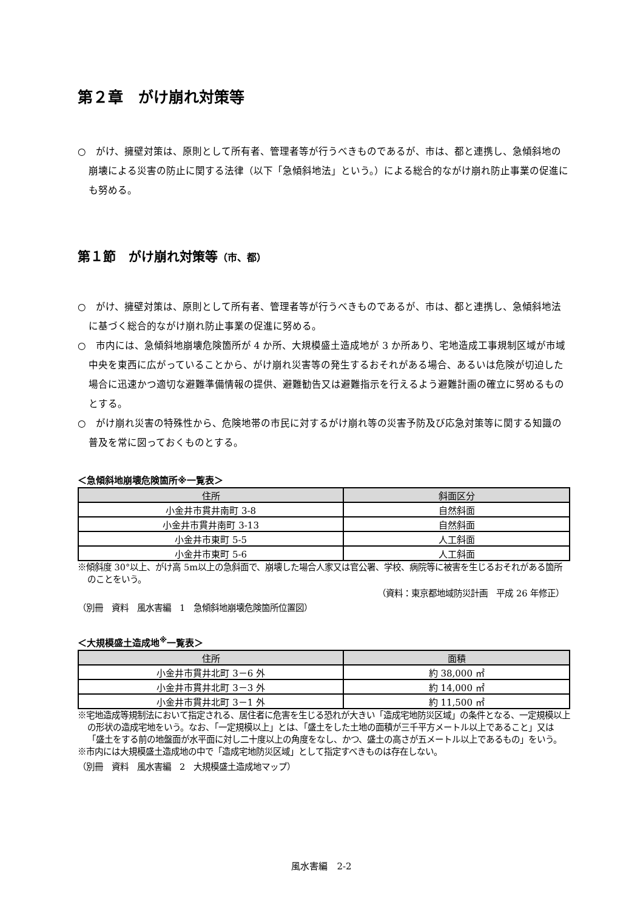第２章　がけ崩れ対策等
○　がけ、擁壁対策は、原則として所有者、管理者等が行うべきものであるが、市は、都と連携し、急傾斜地の崩壊による災害の防止に関する法律（以下「急傾斜地法」という。）による総合的ながけ崩れ防止事業の促進にも努める。
第１節　がけ崩れ対策等（市、都）
○　がけ、擁壁対策は、原則として所有者、管理者等が行うべきものであるが、市は、都と連携し、急傾斜地法に基づく総合的ながけ崩れ防止事業の促進に努める。
○　市内には、急傾斜地崩壊危険箇所が 4 か所、大規模盛土造成地が 3 か所あり、宅地造成工事規制区域が市域中央を東西に広がっていることから、がけ崩れ災害等の発生するおそれがある場合、あるいは危険が切迫した場合に迅速かつ適切な避難準備情報の提供、避難勧告又は避難指示を行えるよう避難計画の確立に努めるものとする。
○　がけ崩れ災害の特殊性から、危険地帯の市民に対するがけ崩れ等の災害予防及び応急対策等に関する知識の普及を常に図っておくものとする。
＜急傾斜地崩壊危険箇所※一覧表＞
| 住所 | 斜面区分 |
| --- | --- |
| 小金井市貫井南町 3-8 | 自然斜面 |
| 小金井市貫井南町 3-13 | 自然斜面 |
| 小金井市東町 5-5 | 人工斜面 |
| 小金井市東町 5-6 | 人工斜面 |
※傾斜度 30°以上、がけ高 5m以上の急斜面で、崩壊した場合人家又は官公署、学校、病院等に被害を生じるおそれがある箇所のことをいう。
（資料：東京都地域防災計画　平成 26 年修正）
（別冊　資料　風水害編　1　急傾斜地崩壊危険箇所位置図）
＜大規模盛土造成地<sup>※</sup>一覧表＞
| 住所 | 面積 |
| --- | --- |
| 小金井市貫井北町 3－6 外 | 約 38,000 ㎡ |
| 小金井市貫井北町 3－3 外 | 約 14,000 ㎡ |
| 小金井市貫井北町 3－1 外 | 約 11,500 ㎡ |
※宅地造成等規制法において指定される、居住者に危害を生じる恐れが大きい「造成宅地防災区域」の条件となる、一定規模以上の形状の造成宅地をいう。なお、「一定規模以上」とは、「盛土をした土地の面積が三千平方メートル以上であること」又は「盛土をする前の地盤面が水平面に対し二十度以上の角度をなし、かつ、盛土の高さが五メートル以上であるもの」をいう。
※市内には大規模盛土造成地の中で「造成宅地防災区域」として指定すべきものは存在しない。
（別冊　資料　風水害編　2　大規模盛土造成地マップ）
風水害編　2-2